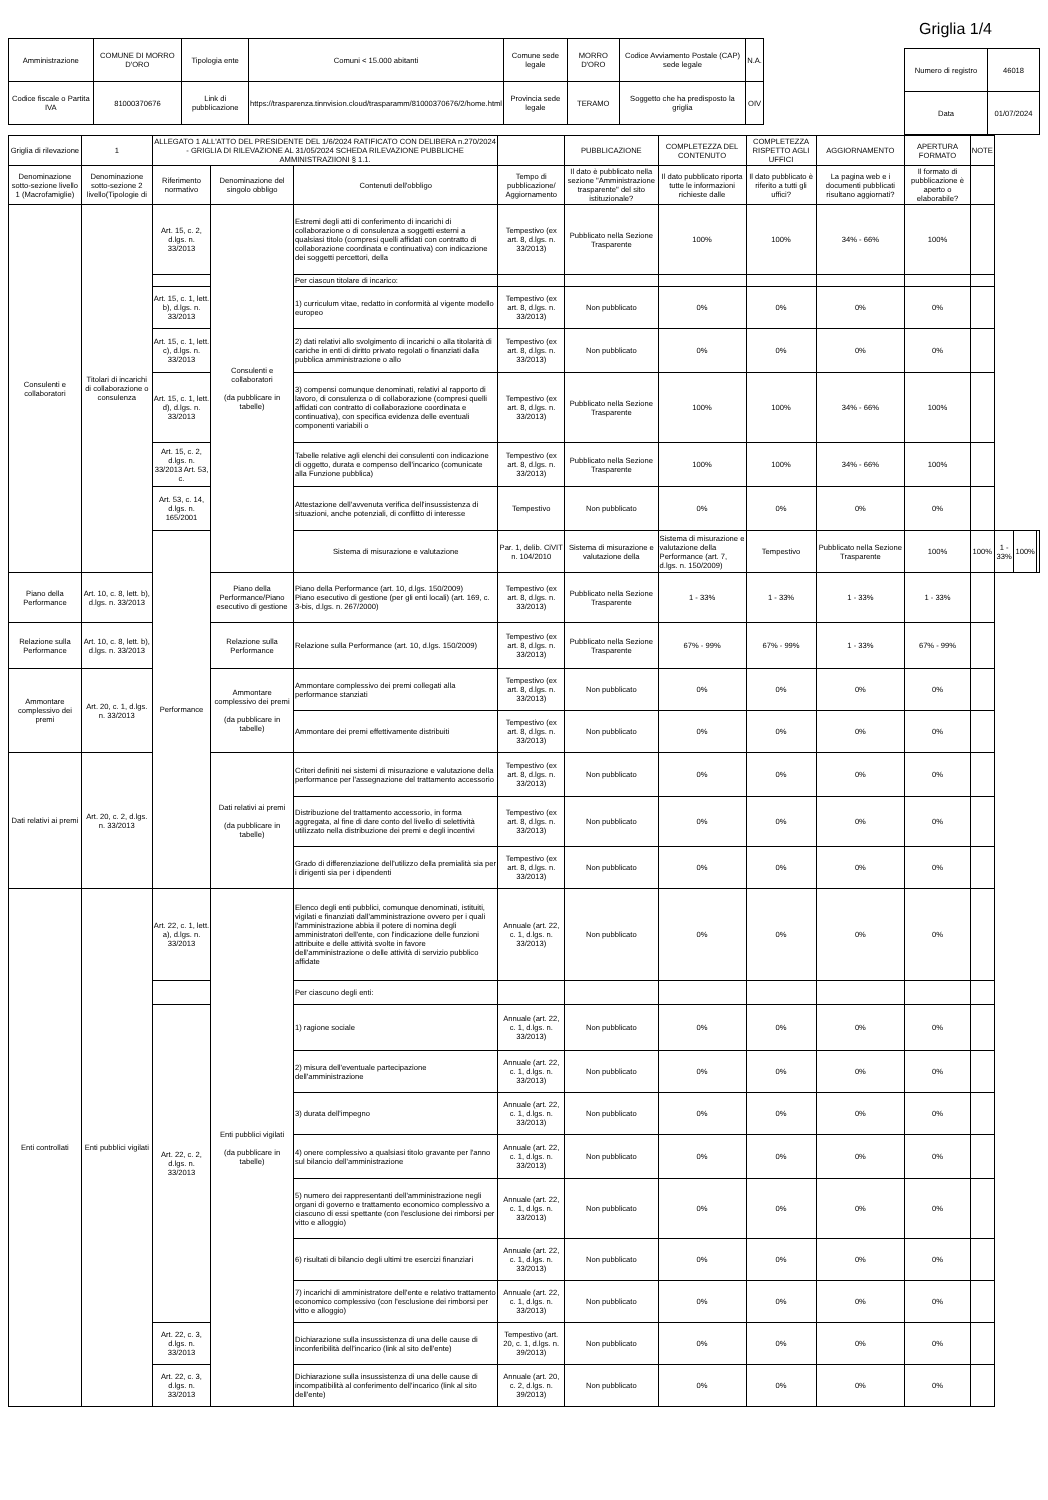Griglia 1/4
| Amministrazione | COMUNE DI MORRO D'ORO | Tipologia ente | Comuni < 15.000 abitanti | Comune sede legale | MORRO D'ORO | Codice Avviamento Postale (CAP) sede legale | N.A. |
| Codice fiscale o Partita IVA | 81000370676 | Link di pubblicazione | https://trasparenza.tinnvision.cloud/trasparamm/81000370676/2/home.html | Provincia sede legale | TERAMO | Soggetto che ha predisposto la griglia | OIV |
| Numero di registro | 46018 |
| Data | 01/07/2024 |
| Griglia di rilevazione | 1 | ALLEGATO 1 ALL'ATTO DEL PRESIDENTE DEL 1/6/2024 RATIFICATO CON DELIBERA n.270/2024 - GRIGLIA DI RILEVAZIONE AL 31/05/2024 SCHEDA RILEVAZIONE PUBBLICHE AMMINISTRAZIIONI § 1.1. | | | | PUBBLICAZIONE | COMPLETEZZA DEL CONTENUTO | COMPLETEZZA RISPETTO AGLI UFFICI | AGGIORNAMENTO | APERTURA FORMATO | NOTE | | | |
| Denominazione sotto-sezione livello 1 (Macrofamiglie) | Denominazione sotto-sezione 2 livello(Tipologie di | Riferimento normativo | Denominazione del singolo obbligo | Contenuti dell'obbligo | Tempo di pubblicazione/ Aggiornamento | Il dato è pubblicato nella sezione "Amministrazione trasparente" del sito istituzionale? | Il dato pubblicato riporta tutte le informazioni richieste dalle | Il dato pubblicato è riferito a tutti gli uffici? | La pagina web e i documenti pubblicati risultano aggiornati? | Il formato di pubblicazione è aperto o elaborabile? | | | | |
| Consulenti e collaboratori | Titolari di incarichi di collaborazione o consulenza | Art. 15, c. 2, d.lgs. n. 33/2013 | Consulenti e collaboratori (da pubblicare in tabelle) | Estremi degli atti di conferimento di incarichi di collaborazione o di consulenza a soggetti esterni a qualsiasi titolo (compresi quelli affidati con contratto di collaborazione coordinata e continuativa) con indicazione dei soggetti percettori, della | Tempestivo (ex art. 8, d.lgs. n. 33/2013) | Pubblicato nella Sezione Trasparente | 100% | 100% | 34% - 66% | 100% | | | | |
| | | | | Per ciascun titolare di incarico: | | | | | | | | | | |
| | | Art. 15, c. 1, lett. b), d.lgs. n. 33/2013 | | 1) curriculum vitae, redatto in conformità al vigente modello europeo | Tempestivo (ex art. 8, d.lgs. n. 33/2013) | Non pubblicato | 0% | 0% | 0% | 0% | | | | |
| | | Art. 15, c. 1, lett. c), d.lgs. n. 33/2013 | | 2) dati relativi allo svolgimento di incarichi o alla titolarità di cariche in enti di diritto privato regolati o finanziati dalla pubblica amministrazione o allo | Tempestivo (ex art. 8, d.lgs. n. 33/2013) | Non pubblicato | 0% | 0% | 0% | 0% | | | | |
| | | Art. 15, c. 1, lett. d), d.lgs. n. 33/2013 | | 3) compensi comunque denominati, relativi al rapporto di lavoro, di consulenza o di collaborazione (compresi quelli affidati con contratto di collaborazione coordinata e continuativa), con specifica evidenza delle eventuali componenti variabili o | Tempestivo (ex art. 8, d.lgs. n. 33/2013) | Pubblicato nella Sezione Trasparente | 100% | 100% | 34% - 66% | 100% | | | | |
| | | Art. 15, c. 2, d.lgs. n. 33/2013 Art. 53, c. | | Tabelle relative agli elenchi dei consulenti con indicazione di oggetto, durata e compenso dell'incarico (comunicate alla Funzione pubblica) | Tempestivo (ex art. 8, d.lgs. n. 33/2013) | Pubblicato nella Sezione Trasparente | 100% | 100% | 34% - 66% | 100% | | | | |
| | | Art. 53, c. 14, d.lgs. n. 165/2001 | | Attestazione dell'avvenuta verifica dell'insussistenza di situazioni, anche potenziali, di conflitto di interesse | Tempestivo | Non pubblicato | 0% | 0% | 0% | 0% | | | | |
| | | Performance | | Sistema di misurazione e valutazione | Par. 1, delib. CiVIT n. 104/2010 | Sistema di misurazione e valutazione della | Sistema di misurazione e valutazione della Performance (art. 7, d.lgs. n. 150/2009) | Tempestivo | Pubblicato nella Sezione Trasparente | 100% | 100% | 1 - 33% | 100% | |
| Piano della Performance | Art. 10, c. 8, lett. b), d.lgs. n. 33/2013 | | Piano della Performance/Piano esecutivo di gestione | Piano della Performance (art. 10, d.lgs. 150/2009) Piano esecutivo di gestione (per gli enti locali) (art. 169, c. 3-bis, d.lgs. n. 267/2000) | Tempestivo (ex art. 8, d.lgs. n. 33/2013) | Pubblicato nella Sezione Trasparente | 1 - 33% | 1 - 33% | 1 - 33% | 1 - 33% | | | | |
| Relazione sulla Performance | Art. 10, c. 8, lett. b), d.lgs. n. 33/2013 | | Relazione sulla Performance | Relazione sulla Performance (art. 10, d.lgs. 150/2009) | Tempestivo (ex art. 8, d.lgs. n. 33/2013) | Pubblicato nella Sezione Trasparente | 67% - 99% | 67% - 99% | 1 - 33% | 67% - 99% | | | | |
| Ammontare complessivo dei premi | Art. 20, c. 1, d.lgs. n. 33/2013 | | Ammontare complessivo dei premi (da pubblicare in tabelle) | Ammontare complessivo dei premi collegati alla performance stanziati | Tempestivo (ex art. 8, d.lgs. n. 33/2013) | Non pubblicato | 0% | 0% | 0% | 0% | | | | |
| | | | | Ammontare dei premi effettivamente distribuiti | Tempestivo (ex art. 8, d.lgs. n. 33/2013) | Non pubblicato | 0% | 0% | 0% | 0% | | | | |
| Dati relativi ai premi | Art. 20, c. 2, d.lgs. n. 33/2013 | | Dati relativi ai premi (da pubblicare in tabelle) | Criteri definiti nei sistemi di misurazione e valutazione della performance per l'assegnazione del trattamento accessorio | Tempestivo (ex art. 8, d.lgs. n. 33/2013) | Non pubblicato | 0% | 0% | 0% | 0% | | | | |
| | | | | Distribuzione del trattamento accessorio, in forma aggregata, al fine di dare conto del livello di selettività utilizzato nella distribuzione dei premi e degli incentivi | Tempestivo (ex art. 8, d.lgs. n. 33/2013) | Non pubblicato | 0% | 0% | 0% | 0% | | | | |
| | | | | Grado di differenziazione dell'utilizzo della premialità sia per i dirigenti sia per i dipendenti | Tempestivo (ex art. 8, d.lgs. n. 33/2013) | Non pubblicato | 0% | 0% | 0% | 0% | | | | |
| Enti controllati | Enti pubblici vigilati | Art. 22, c. 1, lett. a), d.lgs. n. 33/2013 | Enti pubblici vigilati (da pubblicare in tabelle) | Elenco degli enti pubblici, comunque denominati, istituiti, vigilati e finanziati dall'amministrazione ovvero per i quali l'amministrazione abbia il potere di nomina degli amministratori dell'ente, con l'indicazione delle funzioni attribuite e delle attività svolte in favore dell'amministrazione o delle attività di servizio pubblico affidate | Annuale (art. 22, c. 1, d.lgs. n. 33/2013) | Non pubblicato | 0% | 0% | 0% | 0% | | | | |
| | | | | Per ciascuno degli enti: | | | | | | | | | | |
| | | Art. 22, c. 2, d.lgs. n. 33/2013 | | 1) ragione sociale | Annuale (art. 22, c. 1, d.lgs. n. 33/2013) | Non pubblicato | 0% | 0% | 0% | 0% | | | | |
| | | | | 2) misura dell'eventuale partecipazione dell'amministrazione | Annuale (art. 22, c. 1, d.lgs. n. 33/2013) | Non pubblicato | 0% | 0% | 0% | 0% | | | | |
| | | | | 3) durata dell'impegno | Annuale (art. 22, c. 1, d.lgs. n. 33/2013) | Non pubblicato | 0% | 0% | 0% | 0% | | | | |
| | | | | 4) onere complessivo a qualsiasi titolo gravante per l'anno sul bilancio dell'amministrazione | Annuale (art. 22, c. 1, d.lgs. n. 33/2013) | Non pubblicato | 0% | 0% | 0% | 0% | | | | |
| | | | | 5) numero dei rappresentanti dell'amministrazione negli organi di governo e trattamento economico complessivo a ciascuno di essi spettante (con l'esclusione dei rimborsi per vitto e alloggio) | Annuale (art. 22, c. 1, d.lgs. n. 33/2013) | Non pubblicato | 0% | 0% | 0% | 0% | | | | |
| | | | | 6) risultati di bilancio degli ultimi tre esercizi finanziari | Annuale (art. 22, c. 1, d.lgs. n. 33/2013) | Non pubblicato | 0% | 0% | 0% | 0% | | | | |
| | | | | 7) incarichi di amministratore dell'ente e relativo trattamento economico complessivo (con l'esclusione dei rimborsi per vitto e alloggio) | Annuale (art. 22, c. 1, d.lgs. n. 33/2013) | Non pubblicato | 0% | 0% | 0% | 0% | | | | |
| | | Art. 22, c. 3, d.lgs. n. 33/2013 | | Dichiarazione sulla insussistenza di una delle cause di inconferibilità dell'incarico (link al sito dell'ente) | Tempestivo (art. 20, c. 1, d.lgs. n. 39/2013) | Non pubblicato | 0% | 0% | 0% | 0% | | | | |
| | | Art. 22, c. 3, d.lgs. n. 33/2013 | | Dichiarazione sulla insussistenza di una delle cause di incompatibilità al conferimento dell'incarico (link al sito dell'ente) | Annuale (art. 20, c. 2, d.lgs. n. 39/2013) | Non pubblicato | 0% | 0% | 0% | 0% | | | | |